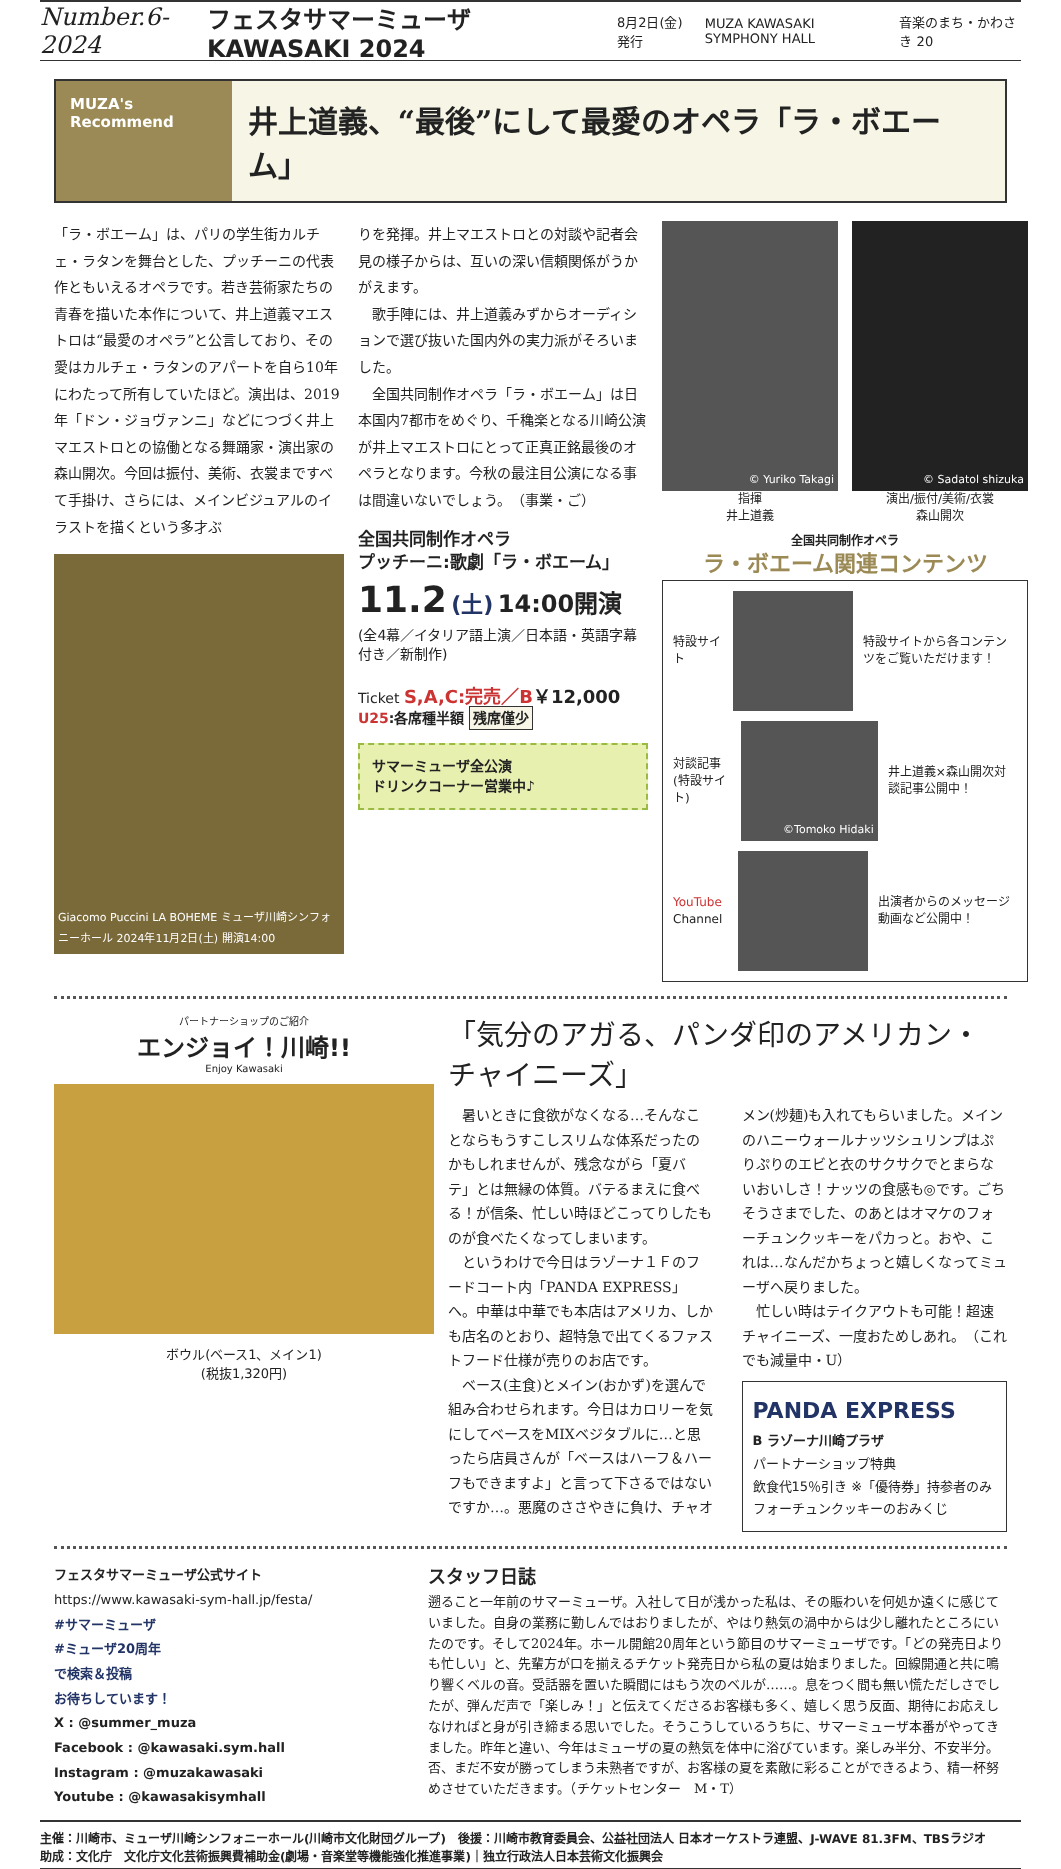Number.6-2024 フェスタサマーミューザ KAWASAKI 2024 8月2日(金)発行 MUZA KAWASAKI SYMPHONY HALL 音楽のまち・かわさき 20
MUZA's Recommend
井上道義、“最後”にして最愛のオペラ「ラ・ボエーム」
「ラ・ボエーム」は、パリの学生街カルチェ・ラタンを舞台とした、プッチーニの代表作ともいえるオペラです。若き芸術家たちの青春を描いた本作について、井上道義マエストロは“最愛のオペラ”と公言しており、その愛はカルチェ・ラタンのアパートを自ら10年にわたって所有していたほど。演出は、2019年「ドン・ジョヴァンニ」などにつづく井上マエストロとの協働となる舞踊家・演出家の森山開次。今回は振付、美術、衣裳まですべて手掛け、さらには、メインビジュアルのイラストを描くという多才ぶ
Giacomo Puccini LA BOHEME ミューザ川崎シンフォニーホール 2024年11月2日(土) 開演14:00
りを発揮。井上マエストロとの対談や記者会見の様子からは、互いの深い信頼関係がうかがえます。
　歌手陣には、井上道義みずからオーディションで選び抜いた国内外の実力派がそろいました。
　全国共同制作オペラ「ラ・ボエーム」は日本国内7都市をめぐり、千穐楽となる川崎公演が井上マエストロにとって正真正銘最後のオペラとなります。今秋の最注目公演になる事は間違いないでしょう。　（事業・ご）
全国共同制作オペラ
プッチーニ:歌劇「ラ・ボエーム」
11.2 (土) 14:00開演
(全4幕／イタリア語上演／日本語・英語字幕付き／新制作)
Ticket S,A,C:完売／B￥12,000
U25:各席種半額 残席僅少
サマーミューザ全公演
ドリンクコーナー営業中♪
© Yuriko Takagi
指揮
井上道義
© Sadatol shizuka
演出/振付/美術/衣裳
森山開次
全国共同制作オペラ
ラ・ボエーム関連コンテンツ
特設サイト
特設サイトから各コンテンツをご覧いただけます！
対談記事(特設サイト)
©Tomoko Hidaki
井上道義×森山開次対談記事公開中！
YouTube Channel
出演者からのメッセージ動画など公開中！
パートナーショップのご紹介
エンジョイ！川崎!!
Enjoy Kawasaki
ボウル(ベース1、メイン1)
(税抜1,320円)
「気分のアガる、パンダ印のアメリカン・チャイニーズ」
　暑いときに食欲がなくなる…そんなことならもうすこしスリムな体系だったのかもしれませんが、残念ながら「夏バテ」とは無縁の体質。バテるまえに食べる！が信条、忙しい時ほどこってりしたものが食べたくなってしまいます。
　というわけで今日はラゾーナ１Ｆのフードコート内「PANDA EXPRESS」へ。中華は中華でも本店はアメリカ、しかも店名のとおり、超特急で出てくるファストフード仕様が売りのお店です。
　ベース(主食)とメイン(おかず)を選んで組み合わせられます。今日はカロリーを気にしてベースをMIXベジタブルに…と思ったら店員さんが「ベースはハーフ＆ハーフもできますよ」と言って下さるではないですか…。悪魔のささやきに負け、チャオメン(炒麺)も入れてもらいました。メインのハニーウォールナッツシュリンプはぷりぷりのエビと衣のサクサクでとまらないおいしさ！ナッツの食感も◎です。ごちそうさまでした、のあとはオマケのフォーチュンクッキーをパカっと。おや、これは…なんだかちょっと嬉しくなってミューザへ戻りました。
　忙しい時はテイクアウトも可能！超速チャイニーズ、一度おためしあれ。　（これでも減量中・U）
PANDA EXPRESS
B ラゾーナ川崎プラザ
パートナーショップ特典
飲食代15％引き ※「優待券」持参者のみ
フォーチュンクッキーのおみくじ
フェスタサマーミューザ公式サイト
https://www.kawasaki-sym-hall.jp/festa/
#サマーミューザ
#ミューザ20周年
で検索＆投稿
お待ちしています！
X : @summer_muza
Facebook : @kawasaki.sym.hall
Instagram : @muzakawasaki
Youtube : @kawasakisymhall
スタッフ日誌
遡ること一年前のサマーミューザ。入社して日が浅かった私は、その賑わいを何処か遠くに感じていました。自身の業務に勤しんではおりましたが、やはり熱気の渦中からは少し離れたところにいたのです。そして2024年。ホール開館20周年という節目のサマーミューザです。「どの発売日よりも忙しい」と、先輩方が口を揃えるチケット発売日から私の夏は始まりました。回線開通と共に鳴り響くベルの音。受話器を置いた瞬間にはもう次のベルが……。息をつく間も無い慌ただしさでしたが、弾んだ声で「楽しみ！」と伝えてくださるお客様も多く、嬉しく思う反面、期待にお応えしなければと身が引き締まる思いでした。そうこうしているうちに、サマーミューザ本番がやってきました。昨年と違い、今年はミューザの夏の熱気を体中に浴びています。楽しみ半分、不安半分。否、まだ不安が勝ってしまう未熟者ですが、お客様の夏を素敵に彩ることができるよう、精一杯努めさせていただきます。（チケットセンター　M・T）
主催：川崎市、ミューザ川崎シンフォニーホール(川崎市文化財団グループ)　後援：川崎市教育委員会、公益社団法人 日本オーケストラ連盟、J-WAVE 81.3FM、TBSラジオ
助成：文化庁　文化庁文化芸術振興費補助金(劇場・音楽堂等機能強化推進事業)｜独立行政法人日本芸術文化振興会